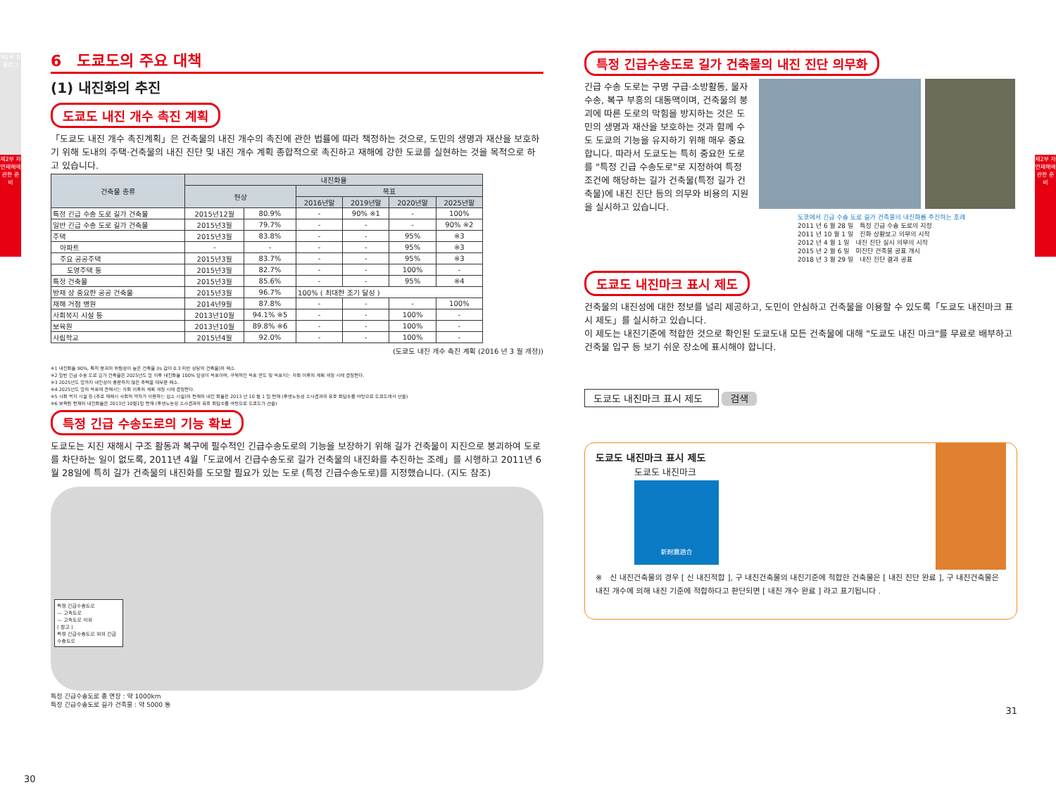제1부 프롤로그
제2부 자연재해에 관한 준비
제2부 자연재해에 관한 준비
6　도쿄도의 주요 대책
(1) 내진화의 추진
도쿄도 내진 개수 촉진 계획
「도쿄도 내진 개수 촉진계획」은 건축물의 내진 개수의 촉진에 관한 법률에 따라 책정하는 것으로, 도민의 생명과 재산을 보호하기 위해 도내의 주택·건축물의 내진 진단 및 내진 개수 계획 종합적으로 촉진하고 재해에 강한 도쿄를 실현하는 것을 목적으로 하고 있습니다.
| 건축물 종류 | 내진화율 | | | | | |
| --- | --- | --- | --- | --- | --- | --- |
| | 현상 | | 목표 | | | |
| | | | 2016년말 | 2019년말 | 2020년말 | 2025년말 |
| 특정 긴급 수송 도로 길가 건축물 | 2015년12월 | 80.9% | - | 90% ※1 | - | 100% |
| 일반 긴급 수송 도로 길가 건축물 | 2015년3월 | 79.7% | - | - | - | 90% ※2 |
| 주택 | 2015년3월 | 83.8% | - | - | 95% | ※3 |
| 아파트 | - | - | - | - | 95% | ※3 |
| 주요 공공주택 | 2015년3월 | 83.7% | - | - | 95% | ※3 |
| 도영주택 등 | 2015년3월 | 82.7% | - | - | 100% | - |
| 특정 건축물 | 2015년3월 | 85.6% | - | - | 95% | ※4 |
| 방재 상 중요한 공공 건축물 | 2015년3월 | 96.7% | 100% ( 최대한 조기 달성 ) | | | |
| 재해 거점 병원 | 2014년9월 | 87.8% | - | - | - | 100% |
| 사회복지 시설 등 | 2013년10월 | 94.1% ※5 | - | - | 100% | - |
| 보육원 | 2013년10월 | 89.8% ※6 | - | - | 100% | - |
| 사립학교 | 2015년4월 | 92.0% | - | - | 100% | - |
(도쿄도 내진 개수 촉진 계획 (2016 년 3 월 개정))
※1 내진화율 90%, 특히 붕괴의 위험성이 높은 건축물 (Is 값이 0.3 미만 상당의 건축물)의 해소
※2 일반 긴급 수송 도로 길가 건축물은 2025년도 말 이후 내진화율 100% 달성이 목표이며, 구체적인 목표 연도 및 목표치는 차회 이후의 계획 개정 시에 결정한다.
※3 2025년도 말까지 내진성이 충분하지 않은 주택을 대부분 해소.
※4 2025년도 말의 목표에 관해서는 차회 이후의 계획 개정 시에 결정한다.
※5 사회 복지 시설 등 (주로 재해시 사회적 약자가 이용하는 입소 시설)의 현재의 내진 화율은 2013 년 10 월 1 일 현재 (후생노동성 조사결과의 유효 회답수를 바탕으로 도쿄도에서 산출)
※6 보육원 현재의 내진화율은 2013년 10월1일 현재 (후생노동성 조사결과의 유효 회답수를 바탕으로 도쿄도가 산출)
특정 긴급 수송도로의 기능 확보
도쿄도는 지진 재해시 구조 활동과 복구에 필수적인 긴급수송도로의 기능을 보장하기 위해 길가 건축물이 지진으로 붕괴하여 도로를 차단하는 일이 없도록, 2011년 4월「도쿄에서 긴급수송도로 길가 건축물의 내진화를 추진하는 조례」를 시행하고 2011년 6월 28일에 특히 길가 건축물의 내진화를 도모할 필요가 있는 도로 (특정 긴급수송도로)를 지정했습니다. (지도 참조)
특정 긴급수송도로
— 고속도로
— 고속도로 이외
( 참고 )
특정 긴급수송도로 외의 긴급수송도로
특정 긴급수송도로 총 연장 : 약 1000km
특정 긴급수송도로 길가 건축물 : 약 5000 동
30
특정 긴급수송도로 길가 건축물의 내진 진단 의무화
긴급 수송 도로는 구명 구급·소방활동, 물자 수송, 복구 부흥의 대동맥이며, 건축물의 붕괴에 따른 도로의 막힘을 방지하는 것은 도민의 생명과 재산을 보호하는 것과 함께 수도 도쿄의 기능을 유지하기 위해 매우 중요합니다. 따라서 도쿄도는 특히 중요한 도로를 "특정 긴급 수송도로"로 지정하여 특정 조건에 해당하는 길가 건축물(특정 길가 건축물)에 내진 진단 등의 의무와 비용의 지원을 실시하고 있습니다.
도쿄에서 긴급 수송 도로 길가 건축물의 내진화를 추진하는 조례
2011 년 6 월 28 일　특정 긴급 수송 도로의 지정
2011 년 10 월 1 일　진화 상황보고 의무의 시작
2012 년 4 월 1 일　내진 진단 실시 의무의 시작
2015 년 2 월 6 일　미진단 건축물 공표 개시
2018 년 3 월 29 일　내진 진단 결과 공표
도쿄도 내진마크 표시 제도
건축물의 내진성에 대한 정보를 널리 제공하고, 도민이 안심하고 건축물을 이용할 수 있도록「도쿄도 내진마크 표시 제도」를 실시하고 있습니다.
이 제도는 내진기준에 적합한 것으로 확인된 도쿄도내 모든 건축물에 대해 "도쿄도 내진 마크"를 무료로 배부하고 건축물 입구 등 보기 쉬운 장소에 표시해야 합니다.
도쿄도 내진마크 표시 제도 검색
도쿄도 내진마크 표시 제도
도쿄도 내진마크
新耐震適合
※　신 내진건축물의 경우 [ 신 내진적합 ], 구 내진건축물의 내진기준에 적합한 건축물은 [ 내진 진단 완료 ], 구 내진건축물은 내진 개수에 의해 내진 기준에 적합하다고 판단되면 [ 내진 개수 완료 ] 라고 표기됩니다 .
31